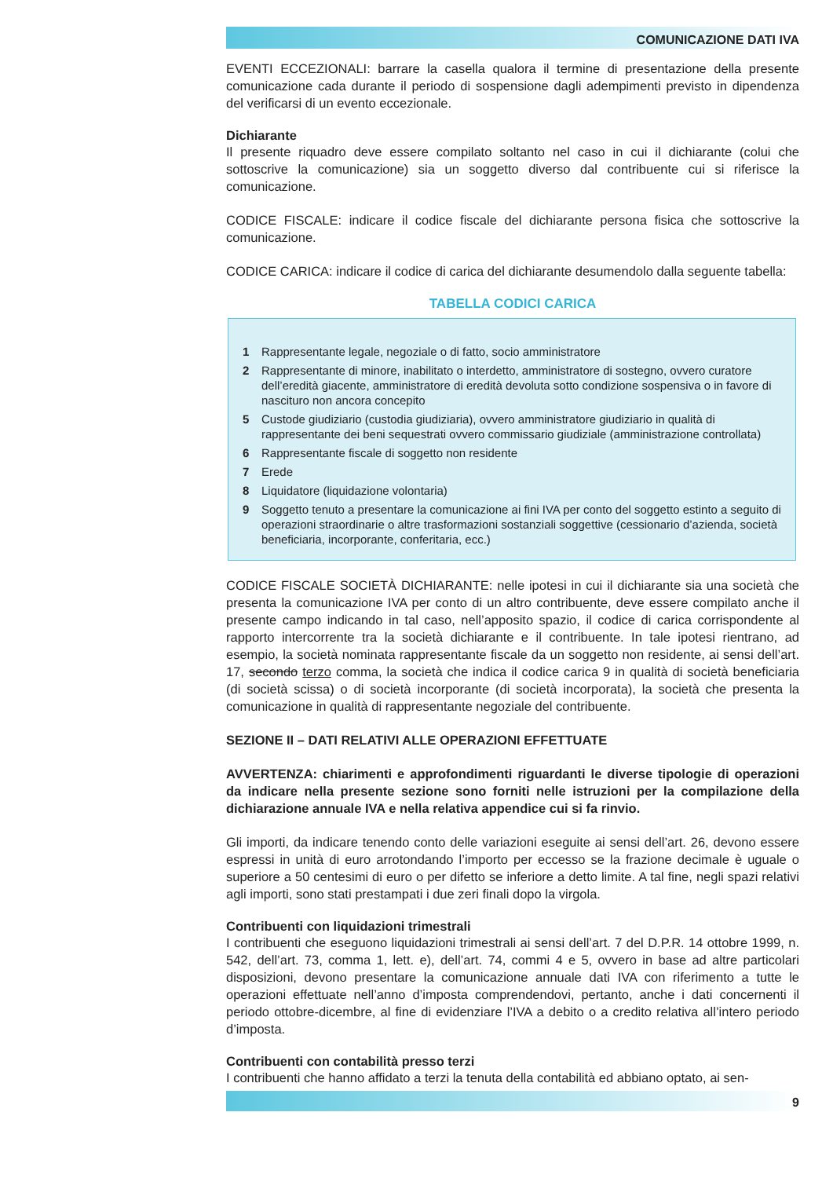COMUNICAZIONE DATI IVA
EVENTI ECCEZIONALI: barrare la casella qualora il termine di presentazione della presente comunicazione cada durante il periodo di sospensione dagli adempimenti previsto in dipendenza del verificarsi di un evento eccezionale.
Dichiarante
Il presente riquadro deve essere compilato soltanto nel caso in cui il dichiarante (colui che sottoscrive la comunicazione) sia un soggetto diverso dal contribuente cui si riferisce la comunicazione.
CODICE FISCALE: indicare il codice fiscale del dichiarante persona fisica che sottoscrive la comunicazione.
CODICE CARICA: indicare il codice di carica del dichiarante desumendolo dalla seguente tabella:
TABELLA CODICI CARICA
| 1 | Rappresentante legale, negoziale o di fatto, socio amministratore |
| 2 | Rappresentante di minore, inabilitato o interdetto, amministratore di sostegno, ovvero curatore dell’eredità giacente, amministratore di eredità devoluta sotto condizione sospensiva o in favore di nascituro non ancora concepito |
| 5 | Custode giudiziario (custodia giudiziaria), ovvero amministratore giudiziario in qualità di rappresentante dei beni sequestrati ovvero commissario giudiziale (amministrazione controllata) |
| 6 | Rappresentante fiscale di soggetto non residente |
| 7 | Erede |
| 8 | Liquidatore (liquidazione volontaria) |
| 9 | Soggetto tenuto a presentare la comunicazione ai fini IVA per conto del soggetto estinto a seguito di operazioni straordinarie o altre trasformazioni sostanziali soggettive (cessionario d’azienda, società beneficiaria, incorporante, conferitaria, ecc.) |
CODICE FISCALE SOCIETÀ DICHIARANTE: nelle ipotesi in cui il dichiarante sia una società che presenta la comunicazione IVA per conto di un altro contribuente, deve essere compilato anche il presente campo indicando in tal caso, nell’apposito spazio, il codice di carica corrispondente al rapporto intercorrente tra la società dichiarante e il contribuente. In tale ipotesi rientrano, ad esempio, la società nominata rappresentante fiscale da un soggetto non residente, ai sensi dell’art. 17, secondo terzo comma, la società che indica il codice carica 9 in qualità di società beneficiaria (di società scissa) o di società incorporante (di società incorporata), la società che presenta la comunicazione in qualità di rappresentante negoziale del contribuente.
SEZIONE II – DATI RELATIVI ALLE OPERAZIONI EFFETTUATE
AVVERTENZA: chiarimenti e approfondimenti riguardanti le diverse tipologie di operazioni da indicare nella presente sezione sono forniti nelle istruzioni per la compilazione della dichiarazione annuale IVA e nella relativa appendice cui si fa rinvio.
Gli importi, da indicare tenendo conto delle variazioni eseguite ai sensi dell’art. 26, devono essere espressi in unità di euro arrotondando l’importo per eccesso se la frazione decimale è uguale o superiore a 50 centesimi di euro o per difetto se inferiore a detto limite. A tal fine, negli spazi relativi agli importi, sono stati prestampati i due zeri finali dopo la virgola.
Contribuenti con liquidazioni trimestrali
I contribuenti che eseguono liquidazioni trimestrali ai sensi dell’art. 7 del D.P.R. 14 ottobre 1999, n. 542, dell’art. 73, comma 1, lett. e), dell’art. 74, commi 4 e 5, ovvero in base ad altre particolari disposizioni, devono presentare la comunicazione annuale dati IVA con riferimento a tutte le operazioni effettuate nell’anno d’imposta comprendendovi, pertanto, anche i dati concernenti il periodo ottobre-dicembre, al fine di evidenziare l’IVA a debito o a credito relativa all’intero periodo d’imposta.
Contribuenti con contabilità presso terzi
I contribuenti che hanno affidato a terzi la tenuta della contabilità ed abbiano optato, ai sen-
9